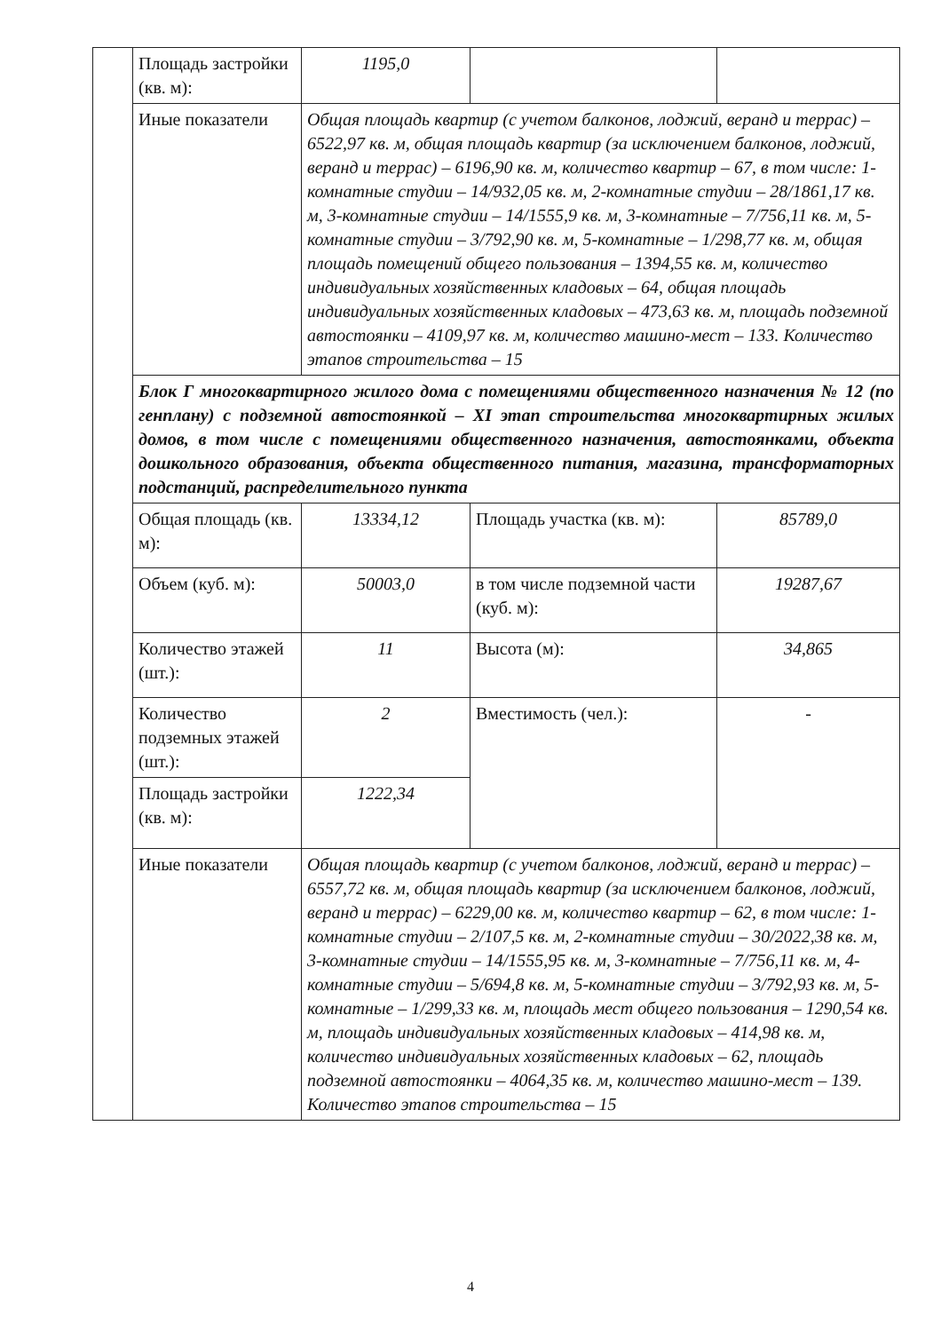| | Площадь застройки (кв. м): | 1195,0 | | |
| | Иные показатели | Общая площадь квартир (с учетом балконов, лоджий, веранд и террас) – 6522,97 кв. м, общая площадь квартир (за исключением балконов, лоджий, веранд и террас) – 6196,90 кв. м, количество квартир – 67, в том числе: 1-комнатные студии – 14/932,05 кв. м, 2-комнатные студии – 28/1861,17 кв. м, 3-комнатные студии – 14/1555,9 кв. м, 3-комнатные – 7/756,11 кв. м, 5-комнатные студии – 3/792,90 кв. м, 5-комнатные – 1/298,77 кв. м, общая площадь помещений общего пользования – 1394,55 кв. м, количество индивидуальных хозяйственных кладовых – 64, общая площадь индивидуальных хозяйственных кладовых – 473,63 кв. м, площадь подземной автостоянки – 4109,97 кв. м, количество машино-мест – 133. Количество этапов строительства – 15 | | |
| | Блок Г многоквартирного жилого дома с помещениями общественного назначения № 12 (по генплану) с подземной автостоянкой – XI этап строительства многоквартирных жилых домов, в том числе с помещениями общественного назначения, автостоянками, объекта дошкольного образования, объекта общественного питания, магазина, трансформаторных подстанций, распределительного пункта | | | |
| | Общая площадь (кв. м): | 13334,12 | Площадь участка (кв. м): | 85789,0 |
| | Объем (куб. м): | 50003,0 | в том числе подземной части (куб. м): | 19287,67 |
| | Количество этажей (шт.): | 11 | Высота (м): | 34,865 |
| | Количество подземных этажей (шт.): | 2 | Вместимость (чел.): | - |
| | Площадь застройки (кв. м): | 1222,34 | | |
| | Иные показатели | Общая площадь квартир (с учетом балконов, лоджий, веранд и террас) – 6557,72 кв. м, общая площадь квартир (за исключением балконов, лоджий, веранд и террас) – 6229,00 кв. м, количество квартир – 62, в том числе: 1-комнатные студии – 2/107,5 кв. м, 2-комнатные студии – 30/2022,38 кв. м, 3-комнатные студии – 14/1555,95 кв. м, 3-комнатные – 7/756,11 кв. м, 4-комнатные студии – 5/694,8 кв. м, 5-комнатные студии – 3/792,93 кв. м, 5-комнатные – 1/299,33 кв. м, площадь мест общего пользования – 1290,54 кв. м, площадь индивидуальных хозяйственных кладовых – 414,98 кв. м, количество индивидуальных хозяйственных кладовых – 62, площадь подземной автостоянки – 4064,35 кв. м, количество машино-мест – 139. Количество этапов строительства – 15 | | |
4